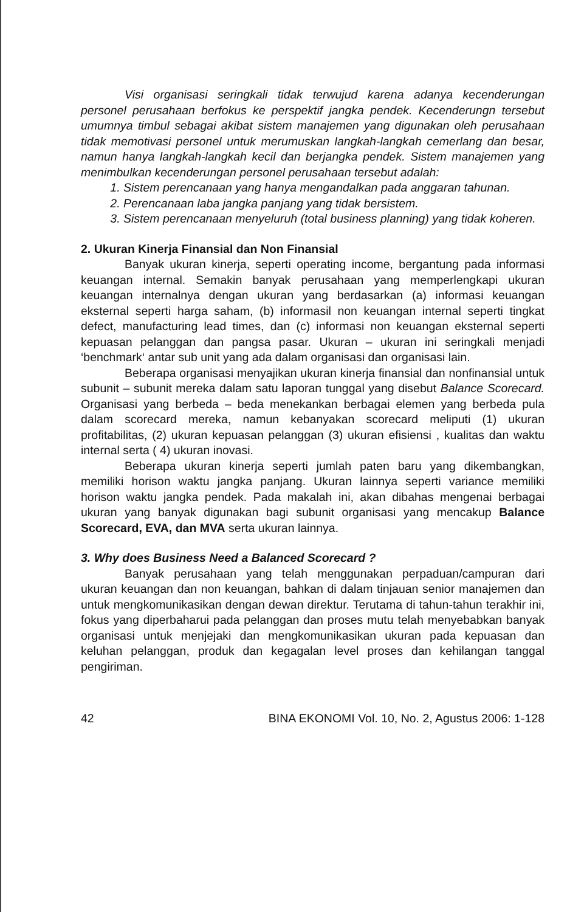Visi organisasi seringkali tidak terwujud karena adanya kecenderungan personel perusahaan berfokus ke perspektif jangka pendek. Kecenderungn tersebut umumnya timbul sebagai akibat sistem manajemen yang digunakan oleh perusahaan tidak memotivasi personel untuk merumuskan langkah-langkah cemerlang dan besar, namun hanya langkah-langkah kecil dan berjangka pendek. Sistem manajemen yang menimbulkan kecenderungan personel perusahaan tersebut adalah:
1. Sistem perencanaan yang hanya mengandalkan pada anggaran tahunan.
2. Perencanaan laba jangka panjang yang tidak bersistem.
3. Sistem perencanaan menyeluruh (total business planning) yang tidak koheren.
2. Ukuran Kinerja Finansial dan Non Finansial
Banyak ukuran kinerja, seperti operating income, bergantung pada informasi keuangan internal. Semakin banyak perusahaan yang memperlengkapi ukuran keuangan internalnya dengan ukuran yang berdasarkan (a) informasi keuangan eksternal seperti harga saham, (b) informasil non keuangan internal seperti tingkat defect, manufacturing lead times, dan (c) informasi non keuangan eksternal seperti kepuasan pelanggan dan pangsa pasar. Ukuran – ukuran ini seringkali menjadi ‘benchmark‘ antar sub unit yang ada dalam organisasi dan organisasi lain.
Beberapa organisasi menyajikan ukuran kinerja finansial dan nonfinansial untuk subunit – subunit mereka dalam satu laporan tunggal yang disebut Balance Scorecard. Organisasi yang berbeda – beda menekankan berbagai elemen yang berbeda pula dalam scorecard mereka, namun kebanyakan scorecard meliputi (1) ukuran profitabilitas, (2) ukuran kepuasan pelanggan (3) ukuran efisiensi , kualitas dan waktu internal serta ( 4) ukuran inovasi.
Beberapa ukuran kinerja seperti jumlah paten baru yang dikembangkan, memiliki horison waktu jangka panjang. Ukuran lainnya seperti variance memiliki horison waktu jangka pendek. Pada makalah ini, akan dibahas mengenai berbagai ukuran yang banyak digunakan bagi subunit organisasi yang mencakup Balance Scorecard, EVA, dan MVA serta ukuran lainnya.
3. Why does Business Need a Balanced Scorecard ?
Banyak perusahaan yang telah menggunakan perpaduan/campuran dari ukuran keuangan dan non keuangan, bahkan di dalam tinjauan senior manajemen dan untuk mengkomunikasikan dengan dewan direktur. Terutama di tahun-tahun terakhir ini, fokus yang diperbaharui pada pelanggan dan proses mutu telah menyebabkan banyak organisasi untuk menjejaki dan mengkomunikasikan ukuran pada kepuasan dan keluhan pelanggan, produk dan kegagalan level proses dan kehilangan tanggal pengiriman.
42 BINA EKONOMI Vol. 10, No. 2, Agustus 2006: 1-128